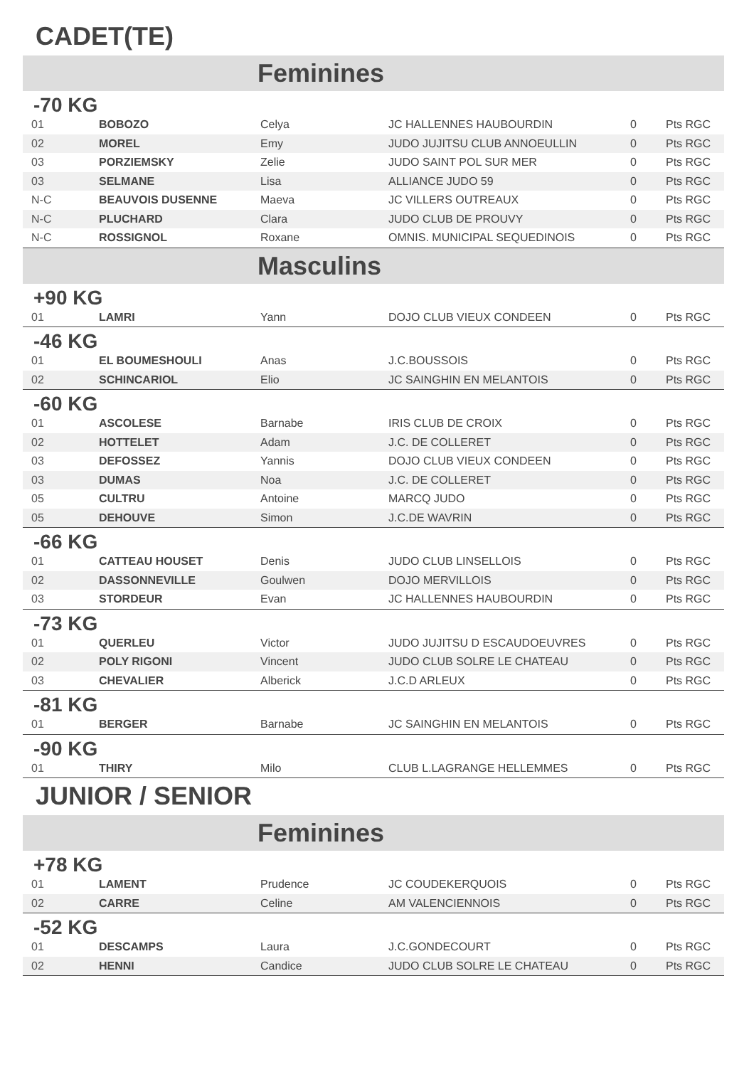CADET(TE)
Feminines
-70 KG
| 01 | BOBOZO | Celya | JC HALLENNES HAUBOURDIN | 0 | Pts RGC |
| 02 | MOREL | Emy | JUDO JUJITSU CLUB ANNOEULLIN | 0 | Pts RGC |
| 03 | PORZIEMSKY | Zelie | JUDO SAINT POL SUR MER | 0 | Pts RGC |
| 03 | SELMANE | Lisa | ALLIANCE JUDO 59 | 0 | Pts RGC |
| N-C | BEAUVOIS DUSENNE | Maeva | JC VILLERS OUTREAUX | 0 | Pts RGC |
| N-C | PLUCHARD | Clara | JUDO CLUB DE PROUVY | 0 | Pts RGC |
| N-C | ROSSIGNOL | Roxane | OMNIS. MUNICIPAL SEQUEDINOIS | 0 | Pts RGC |
Masculins
+90 KG
| 01 | LAMRI | Yann | DOJO CLUB VIEUX CONDEEN | 0 | Pts RGC |
-46 KG
| 01 | EL BOUMESHOULI | Anas | J.C.BOUSSOIS | 0 | Pts RGC |
| 02 | SCHINCARIOL | Elio | JC SAINGHIN EN MELANTOIS | 0 | Pts RGC |
-60 KG
| 01 | ASCOLESE | Barnabe | IRIS CLUB DE CROIX | 0 | Pts RGC |
| 02 | HOTTELET | Adam | J.C. DE COLLERET | 0 | Pts RGC |
| 03 | DEFOSSEZ | Yannis | DOJO CLUB VIEUX CONDEEN | 0 | Pts RGC |
| 03 | DUMAS | Noa | J.C. DE COLLERET | 0 | Pts RGC |
| 05 | CULTRU | Antoine | MARCQ JUDO | 0 | Pts RGC |
| 05 | DEHOUVE | Simon | J.C.DE WAVRIN | 0 | Pts RGC |
-66 KG
| 01 | CATTEAU HOUSET | Denis | JUDO CLUB LINSELLOIS | 0 | Pts RGC |
| 02 | DASSONNEVILLE | Goulwen | DOJO MERVILLOIS | 0 | Pts RGC |
| 03 | STORDEUR | Evan | JC HALLENNES HAUBOURDIN | 0 | Pts RGC |
-73 KG
| 01 | QUERLEU | Victor | JUDO JUJITSU D ESCAUDOEUVRES | 0 | Pts RGC |
| 02 | POLY RIGONI | Vincent | JUDO CLUB SOLRE LE CHATEAU | 0 | Pts RGC |
| 03 | CHEVALIER | Alberick | J.C.D ARLEUX | 0 | Pts RGC |
-81 KG
| 01 | BERGER | Barnabe | JC SAINGHIN EN MELANTOIS | 0 | Pts RGC |
-90 KG
| 01 | THIRY | Milo | CLUB L.LAGRANGE HELLEMMES | 0 | Pts RGC |
JUNIOR / SENIOR
Feminines
+78 KG
| 01 | LAMENT | Prudence | JC COUDEKERQUOIS | 0 | Pts RGC |
| 02 | CARRE | Celine | AM VALENCIENNOIS | 0 | Pts RGC |
-52 KG
| 01 | DESCAMPS | Laura | J.C.GONDECOURT | 0 | Pts RGC |
| 02 | HENNI | Candice | JUDO CLUB SOLRE LE CHATEAU | 0 | Pts RGC |